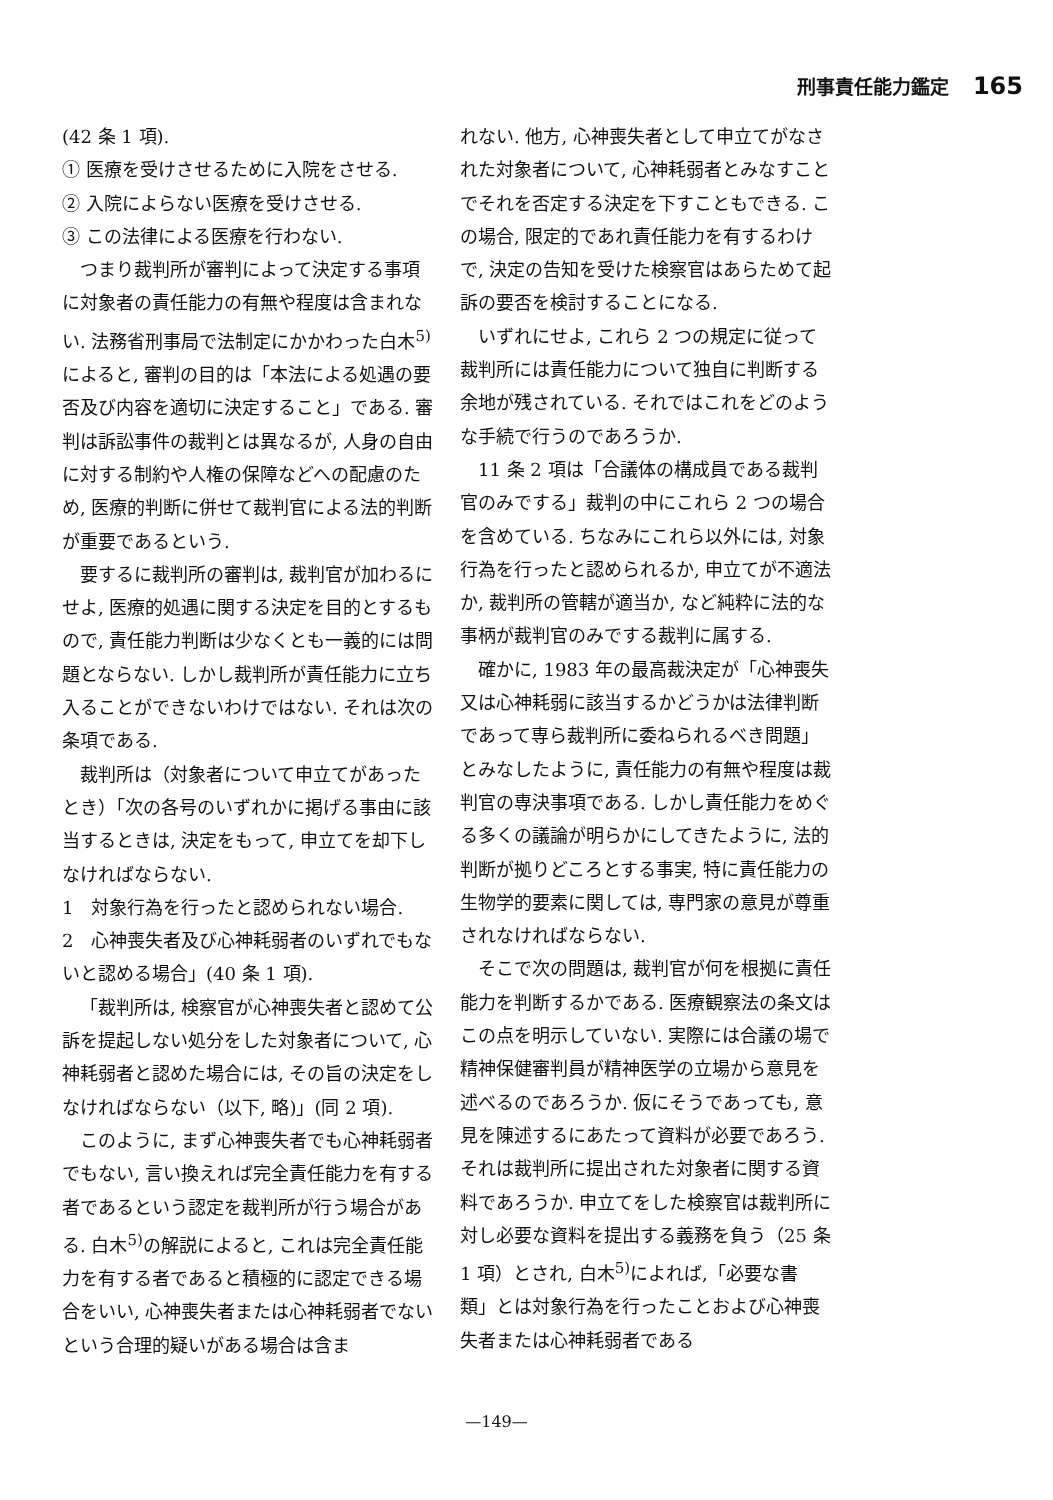刑事責任能力鑑定 165
(42 条 1 項).
① 医療を受けさせるために入院をさせる.
② 入院によらない医療を受けさせる.
③ この法律による医療を行わない.
つまり裁判所が審判によって決定する事項に対象者の責任能力の有無や程度は含まれない. 法務省刑事局で法制定にかかわった白木<sup>5)</sup>によると, 審判の目的は「本法による処遇の要否及び内容を適切に決定すること」である. 審判は訴訟事件の裁判とは異なるが, 人身の自由に対する制約や人権の保障などへの配慮のため, 医療的判断に併せて裁判官による法的判断が重要であるという.
要するに裁判所の審判は, 裁判官が加わるにせよ, 医療的処遇に関する決定を目的とするもので, 責任能力判断は少なくとも一義的には問題とならない. しかし裁判所が責任能力に立ち入ることができないわけではない. それは次の条項である.
裁判所は（対象者について申立てがあったとき）「次の各号のいずれかに掲げる事由に該当するときは, 決定をもって, 申立てを却下しなければならない.
1　対象行為を行ったと認められない場合.
2　心神喪失者及び心神耗弱者のいずれでもないと認める場合」(40 条 1 項).
「裁判所は, 検察官が心神喪失者と認めて公訴を提起しない処分をした対象者について, 心神耗弱者と認めた場合には, その旨の決定をしなければならない（以下, 略)」(同 2 項).
このように, まず心神喪失者でも心神耗弱者でもない, 言い換えれば完全責任能力を有する者であるという認定を裁判所が行う場合がある. 白木<sup>5)</sup>の解説によると, これは完全責任能力を有する者であると積極的に認定できる場合をいい, 心神喪失者または心神耗弱者でないという合理的疑いがある場合は含ま
れない. 他方, 心神喪失者として申立てがなされた対象者について, 心神耗弱者とみなすことでそれを否定する決定を下すこともできる. この場合, 限定的であれ責任能力を有するわけで, 決定の告知を受けた検察官はあらためて起訴の要否を検討することになる.
いずれにせよ, これら 2 つの規定に従って裁判所には責任能力について独自に判断する余地が残されている. それではこれをどのような手続で行うのであろうか.
11 条 2 項は「合議体の構成員である裁判官のみでする」裁判の中にこれら 2 つの場合を含めている. ちなみにこれら以外には, 対象行為を行ったと認められるか, 申立てが不適法か, 裁判所の管轄が適当か, など純粋に法的な事柄が裁判官のみでする裁判に属する.
確かに, 1983 年の最高裁決定が「心神喪失又は心神耗弱に該当するかどうかは法律判断であって専ら裁判所に委ねられるべき問題」とみなしたように, 責任能力の有無や程度は裁判官の専決事項である. しかし責任能力をめぐる多くの議論が明らかにしてきたように, 法的判断が拠りどころとする事実, 特に責任能力の生物学的要素に関しては, 専門家の意見が尊重されなければならない.
そこで次の問題は, 裁判官が何を根拠に責任能力を判断するかである. 医療観察法の条文はこの点を明示していない. 実際には合議の場で精神保健審判員が精神医学の立場から意見を述べるのであろうか. 仮にそうであっても, 意見を陳述するにあたって資料が必要であろう. それは裁判所に提出された対象者に関する資料であろうか. 申立てをした検察官は裁判所に対し必要な資料を提出する義務を負う（25 条 1 項）とされ, 白木<sup>5)</sup>によれば,「必要な書類」とは対象行為を行ったことおよび心神喪失者または心神耗弱者である
—149—